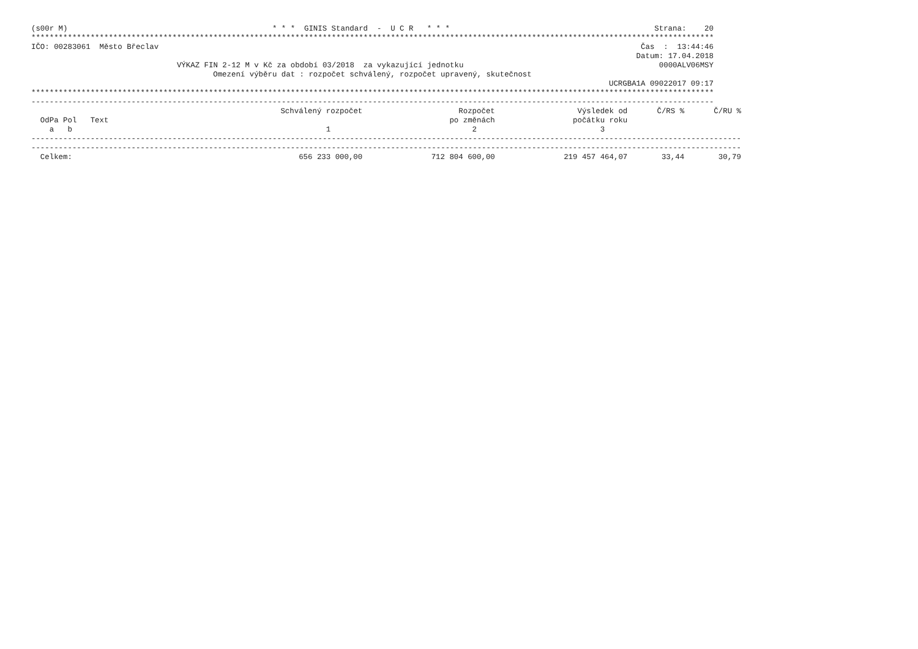(s00r M) * * * GINIS Standard - U C R * * * Strana: 20
************************************************************************************************************************************************************
IČO: 00283061 Město Břeclav Čas : 13:44:46
Datum: 17.04.2018
VÝKAZ FIN 2-12 M v Kč za období 03/2018 za vykazující jednotku 0000ALV06MSY
Omezení výběru dat : rozpočet schválený, rozpočet upravený, skutečnost
UCRGBA1A 09022017 09:17
************************************************************************************************************************************************************
------------------------------------------------------------------------------------------------------------------------------------------------------------
| | Schválený rozpočet | Rozpočet | Výsledek od | Č/RS % | Č/RU % |
| --- | --- | --- | --- | --- | --- |
| OdPa Pol Text | | po změnách | počátku roku | | |
| a b | 1 | 2 | 3 | | |
| ------------------------------------------------------------------------------------------------------------------------------------------------------------ ------------------------------------------------------------------------------------------------------------------------------------------------------------ | | | | | |
| Celkem: | 656 233 000,00 | 712 804 600,00 | 219 457 464,07 | 33,44 | 30,79 |